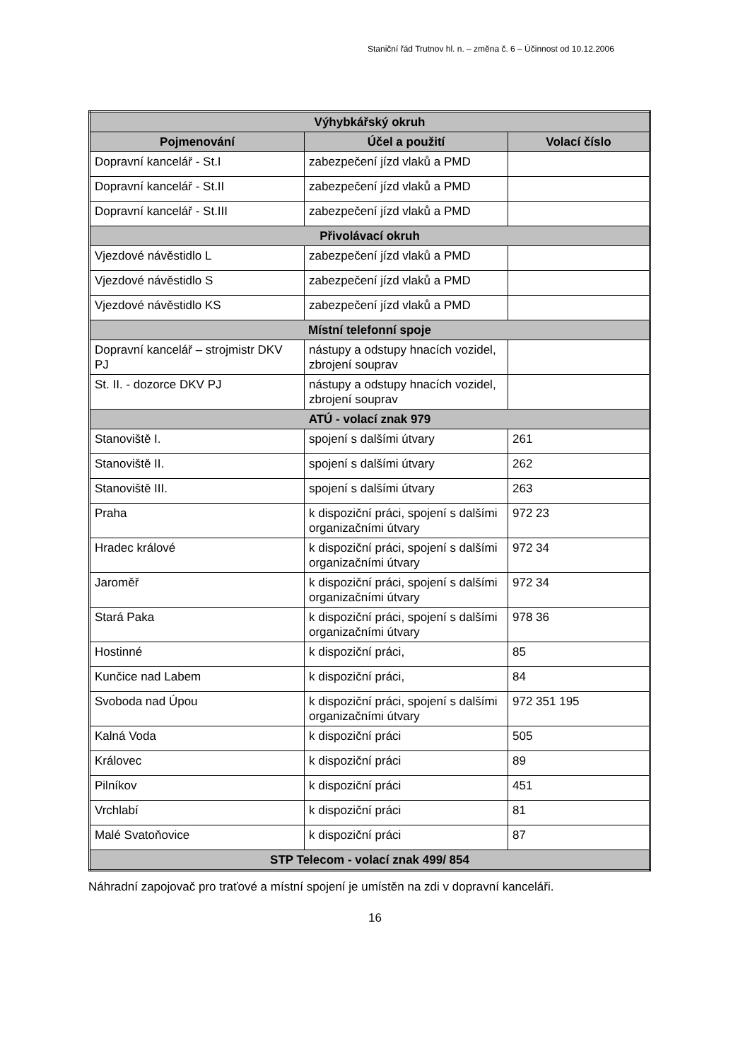Staniční řád Trutnov hl. n. – změna č. 6 – Účinnost od 10.12.2006
| Výhybkářský okruh | | |
| --- | --- | --- |
| Pojmenování | Účel a použití | Volací číslo |
| Dopravní kancelář - St.I | zabezpečení jízd vlaků a PMD | |
| Dopravní kancelář - St.II | zabezpečení jízd vlaků a PMD | |
| Dopravní kancelář - St.III | zabezpečení jízd vlaků a PMD | |
| Přivolávací okruh | | |
| Vjezdové návěstidlo L | zabezpečení jízd vlaků a PMD | |
| Vjezdové návěstidlo S | zabezpečení jízd vlaků a PMD | |
| Vjezdové návěstidlo KS | zabezpečení jízd vlaků a PMD | |
| Místní telefonní spoje | | |
| Dopravní kancelář – strojmistr DKV PJ | nástupy a odstupy hnacích vozidel, zbrojení souprav | |
| St. II. - dozorce DKV PJ | nástupy a odstupy hnacích vozidel, zbrojení souprav | |
| ATÚ - volací znak 979 | | |
| Stanoviště I. | spojení s dalšími útvary | 261 |
| Stanoviště II. | spojení s dalšími útvary | 262 |
| Stanoviště III. | spojení s dalšími útvary | 263 |
| Praha | k dispoziční práci, spojení s dalšími organizačními útvary | 972 23 |
| Hradec králové | k dispoziční práci, spojení s dalšími organizačními útvary | 972 34 |
| Jaroměř | k dispoziční práci, spojení s dalšími organizačními útvary | 972 34 |
| Stará Paka | k dispoziční práci, spojení s dalšími organizačními útvary | 978 36 |
| Hostinné | k dispoziční práci, | 85 |
| Kunčice nad Labem | k dispoziční práci, | 84 |
| Svoboda nad Úpou | k dispoziční práci, spojení s dalšími organizačními útvary | 972 351 195 |
| Kalná Voda | k dispoziční práci | 505 |
| Královec | k dispoziční práci | 89 |
| Pilníkov | k dispoziční práci | 451 |
| Vrchlabí | k dispoziční práci | 81 |
| Malé Svatoňovice | k dispoziční práci | 87 |
| STP Telecom - volací znak 499/ 854 | | |
Náhradní zapojovač pro traťové a místní spojení je umístěn na zdi v dopravní kanceláři.
16